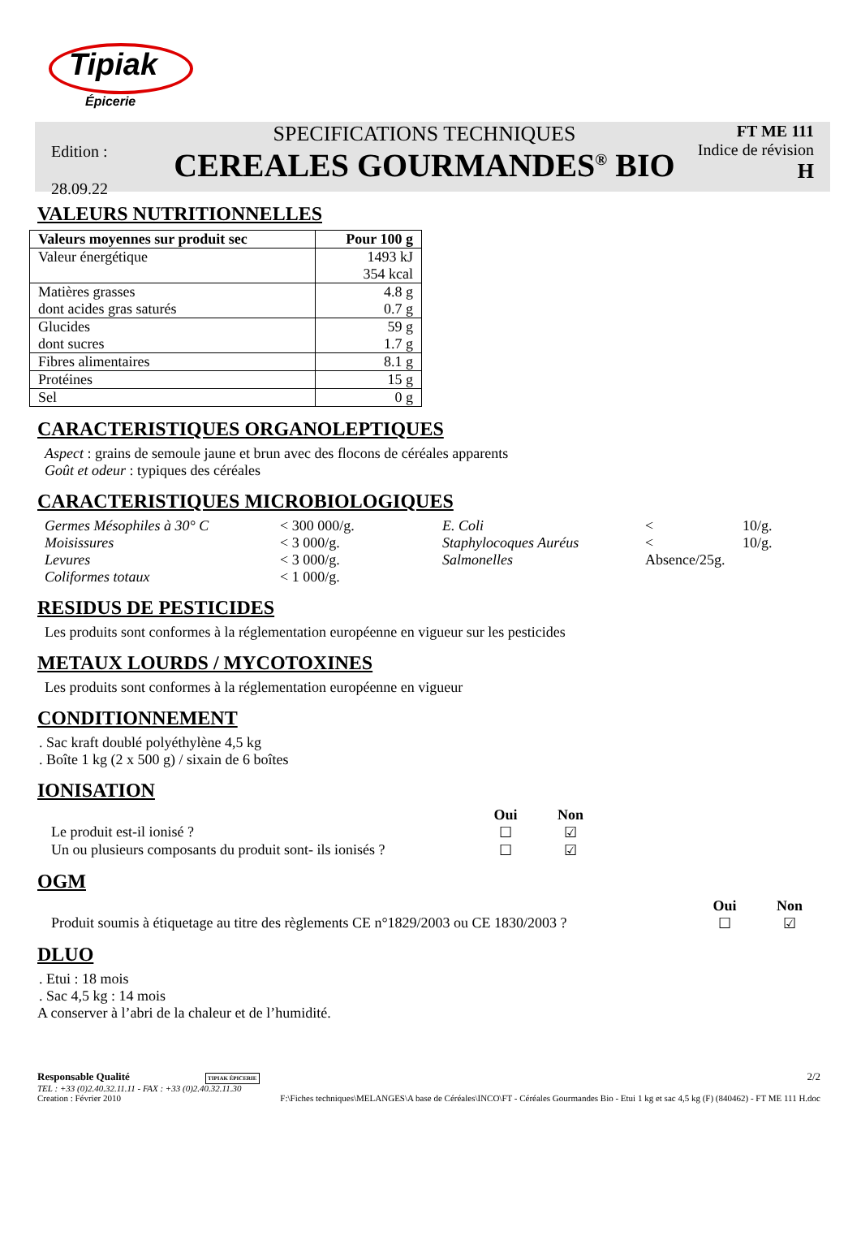Tipiak
Épicerie
Edition :
28.09.22
SPECIFICATIONS TECHNIQUES
CEREALES GOURMANDES<sup>®</sup> BIO
FT ME 111
Indice de révision
H
VALEURS NUTRITIONNELLES
| Valeurs moyennes sur produit sec | Pour 100 g |
| --- | --- |
| Valeur énergétique | 1493 kJ 354 kcal |
| Matières grasses dont acides gras saturés | 4.8 g 0.7 g |
| Glucides dont sucres | 59 g 1.7 g |
| Fibres alimentaires | 8.1 g |
| Protéines | 15 g |
| Sel | 0 g |
CARACTERISTIQUES ORGANOLEPTIQUES
Aspect : grains de semoule jaune et brun avec des flocons de céréales apparents
Goût et odeur : typiques des céréales
CARACTERISTIQUES MICROBIOLOGIQUES
Germes Mésophiles à 30° C < 300 000/g. E. Coli < 10/g. Moisissures < 3 000/g. Staphylocoques Auréus < 10/g. Levures < 3 000/g. Salmonelles Absence/25g. Coliformes totaux < 1 000/g.
RESIDUS DE PESTICIDES
Les produits sont conformes à la réglementation européenne en vigueur sur les pesticides
METAUX LOURDS / MYCOTOXINES
Les produits sont conformes à la réglementation européenne en vigueur
CONDITIONNEMENT
. Sac kraft doublé polyéthylène 4,5 kg
. Boîte 1 kg (2 x 500 g) / sixain de 6 boîtes
IONISATION
Oui Non Le produit est-il ionisé ? ☐ ☑ Un ou plusieurs composants du produit sont- ils ionisés ? ☐ ☑
OGM
Oui Non Produit soumis à étiquetage au titre des règlements CE n°1829/2003 ou CE 1830/2003 ? ☐ ☑
DLUO
. Etui : 18 mois
. Sac 4,5 kg : 14 mois
A conserver à l’abri de la chaleur et de l’humidité.
Responsable Qualité TIPIAK ÉPICERIE 2/2
TEL : +33 (0)2.40.32.11.11 - FAX : +33 (0)2.40.32.11.30
Creation : Février 2010 F:\Fiches techniques\MELANGES\A base de Céréales\INCO\FT - Céréales Gourmandes Bio - Etui 1 kg et sac 4,5 kg (F) (840462) - FT ME 111 H.doc